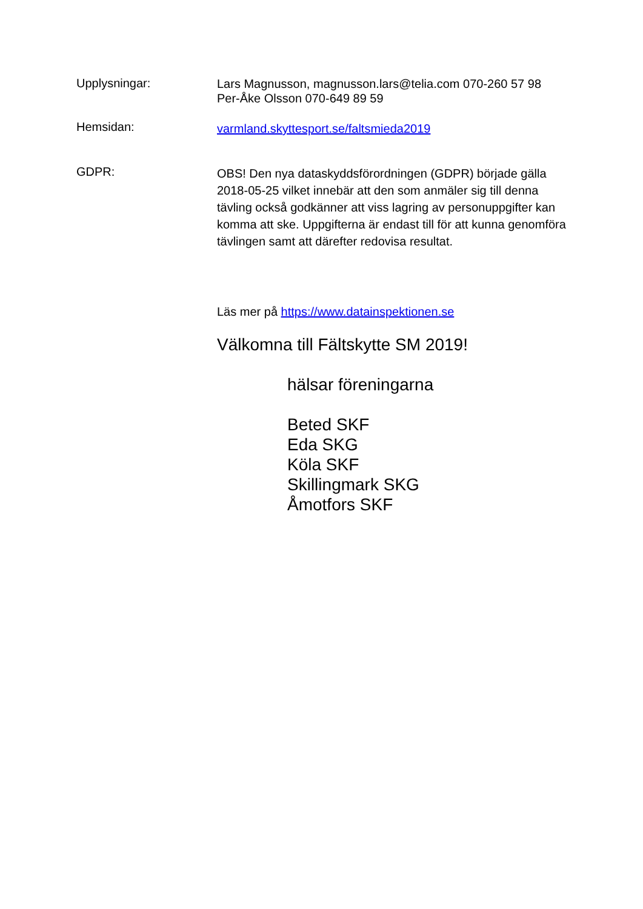Upplysningar:
Lars Magnusson, magnusson.lars@telia.com 070-260 57 98
Per-Åke Olsson 070-649 89 59
Hemsidan:
varmland.skyttesport.se/faltsmieda2019
GDPR:
OBS! Den nya dataskyddsförordningen (GDPR) började gälla 2018-05-25 vilket innebär att den som anmäler sig till denna tävling också godkänner att viss lagring av personuppgifter kan komma att ske. Uppgifterna är endast till för att kunna genomföra tävlingen samt att därefter redovisa resultat.
Läs mer på https://www.datainspektionen.se
Välkomna till Fältskytte SM 2019!
hälsar föreningarna
Beted SKF
Eda SKG
Köla SKF
Skillingmark SKG
Åmotfors SKF